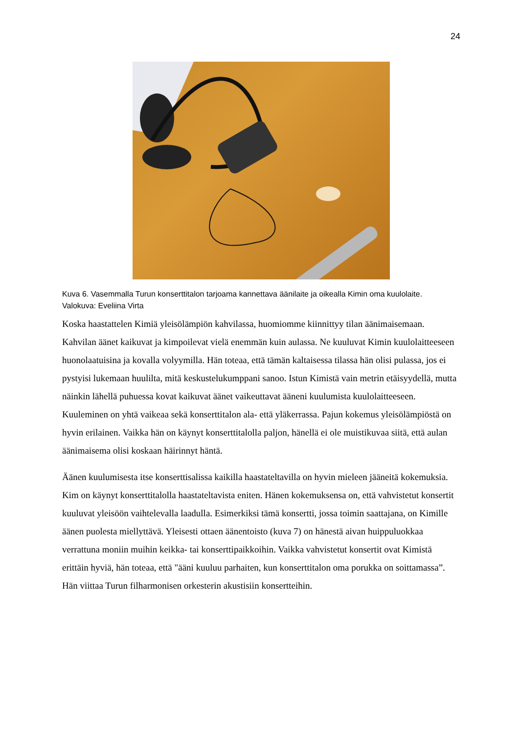24
Kuva 6. Vasemmalla Turun konserttitalon tarjoama kannettava äänilaite ja oikealla Kimin oma kuulolaite. Valokuva: Eveliina Virta
Koska haastattelen Kimiä yleisölämpiön kahvilassa, huomiomme kiinnittyy tilan äänimaisemaan. Kahvilan äänet kaikuvat ja kimpoilevat vielä enemmän kuin aulassa. Ne kuuluvat Kimin kuulolaitteeseen huonolaatuisina ja kovalla volyymilla. Hän toteaa, että tämän kaltaisessa tilassa hän olisi pulassa, jos ei pystyisi lukemaan huulilta, mitä keskustelukumppani sanoo. Istun Kimistä vain metrin etäisyydellä, mutta näinkin lähellä puhuessa kovat kaikuvat äänet vaikeuttavat ääneni kuulumista kuulolaitteeseen. Kuuleminen on yhtä vaikeaa sekä konserttitalon ala- että yläkerrassa. Pajun kokemus yleisölämpiöstä on hyvin erilainen. Vaikka hän on käynyt konserttitalolla paljon, hänellä ei ole muistikuvaa siitä, että aulan äänimaisema olisi koskaan häirinnyt häntä.
Äänen kuulumisesta itse konserttisalissa kaikilla haastateltavilla on hyvin mieleen jääneitä kokemuksia. Kim on käynyt konserttitalolla haastateltavista eniten. Hänen kokemuksensa on, että vahvistetut konsertit kuuluvat yleisöön vaihtelevalla laadulla. Esimerkiksi tämä konsertti, jossa toimin saattajana, on Kimille äänen puolesta miellyttävä. Yleisesti ottaen äänentoisto (kuva 7) on hänestä aivan huippuluokkaa verrattuna moniin muihin keikka- tai konserttipaikkoihin. Vaikka vahvistetut konsertit ovat Kimistä erittäin hyviä, hän toteaa, että "ääni kuuluu parhaiten, kun konserttitalon oma porukka on soittamassa”. Hän viittaa Turun filharmonisen orkesterin akustisiin konsertteihin.